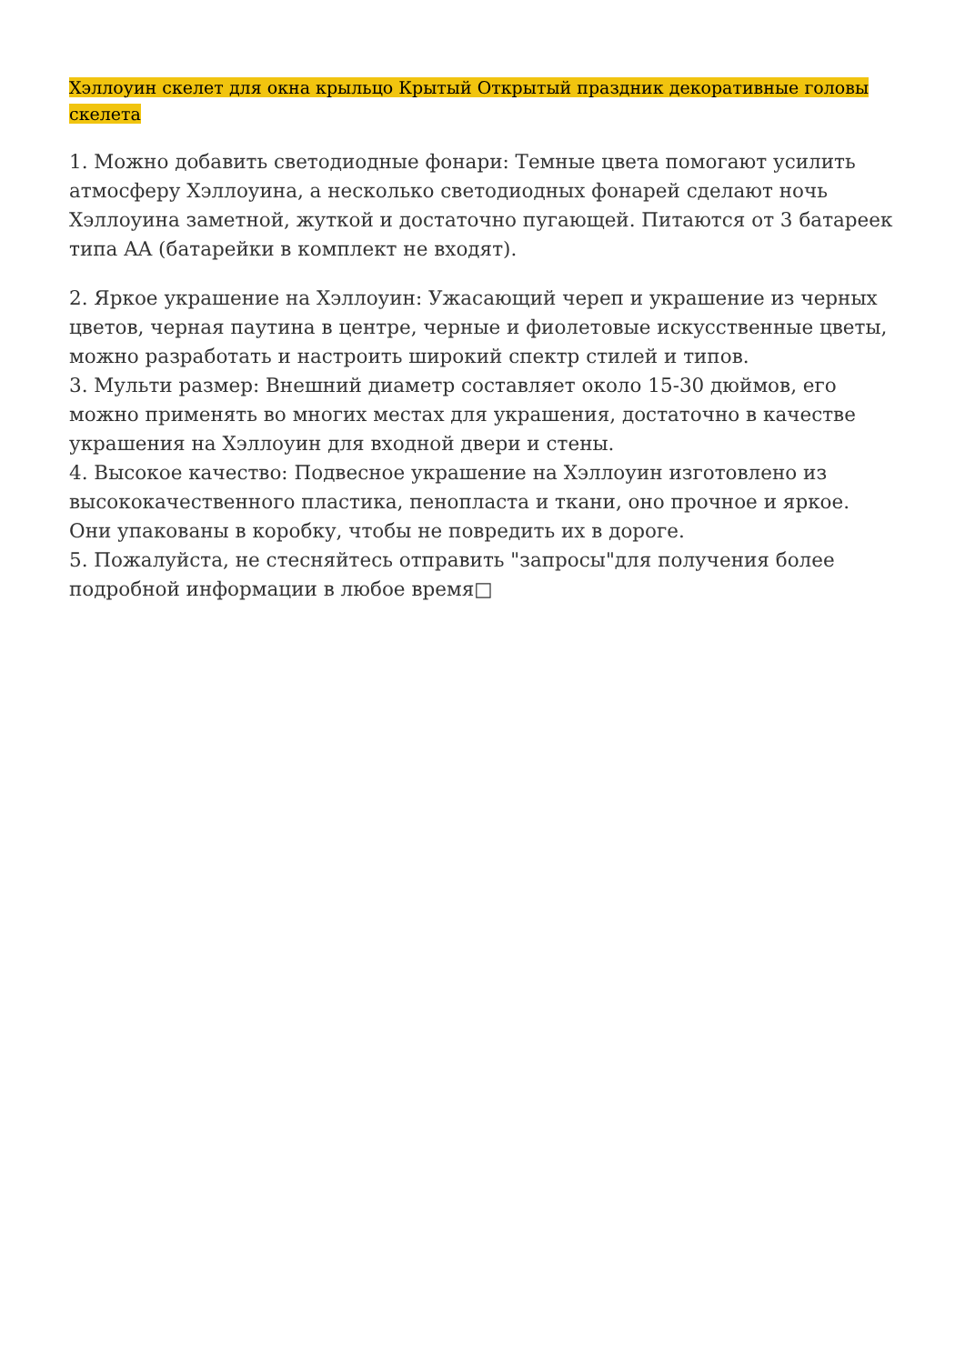Хэллоуин скелет для окна крыльцо Крытый Открытый праздник декоративные головы скелета
1. Можно добавить светодиодные фонари: Темные цвета помогают усилить атмосферу Хэллоуина, а несколько светодиодных фонарей сделают ночь Хэллоуина заметной, жуткой и достаточно пугающей. Питаются от 3 батареек типа AA (батарейки в комплект не входят).
2. Яркое украшение на Хэллоуин: Ужасающий череп и украшение из черных цветов, черная паутина в центре, черные и фиолетовые искусственные цветы, можно разработать и настроить широкий спектр стилей и типов.
3. Мульти размер: Внешний диаметр составляет около 15-30 дюймов, его можно применять во многих местах для украшения, достаточно в качестве украшения на Хэллоуин для входной двери и стены.
4. Высокое качество: Подвесное украшение на Хэллоуин изготовлено из высококачественного пластика, пенопласта и ткани, оно прочное и яркое. Они упакованы в коробку, чтобы не повредить их в дороге.
5. Пожалуйста, не стесняйтесь отправить "запросы"для получения более подробной информации в любое время□